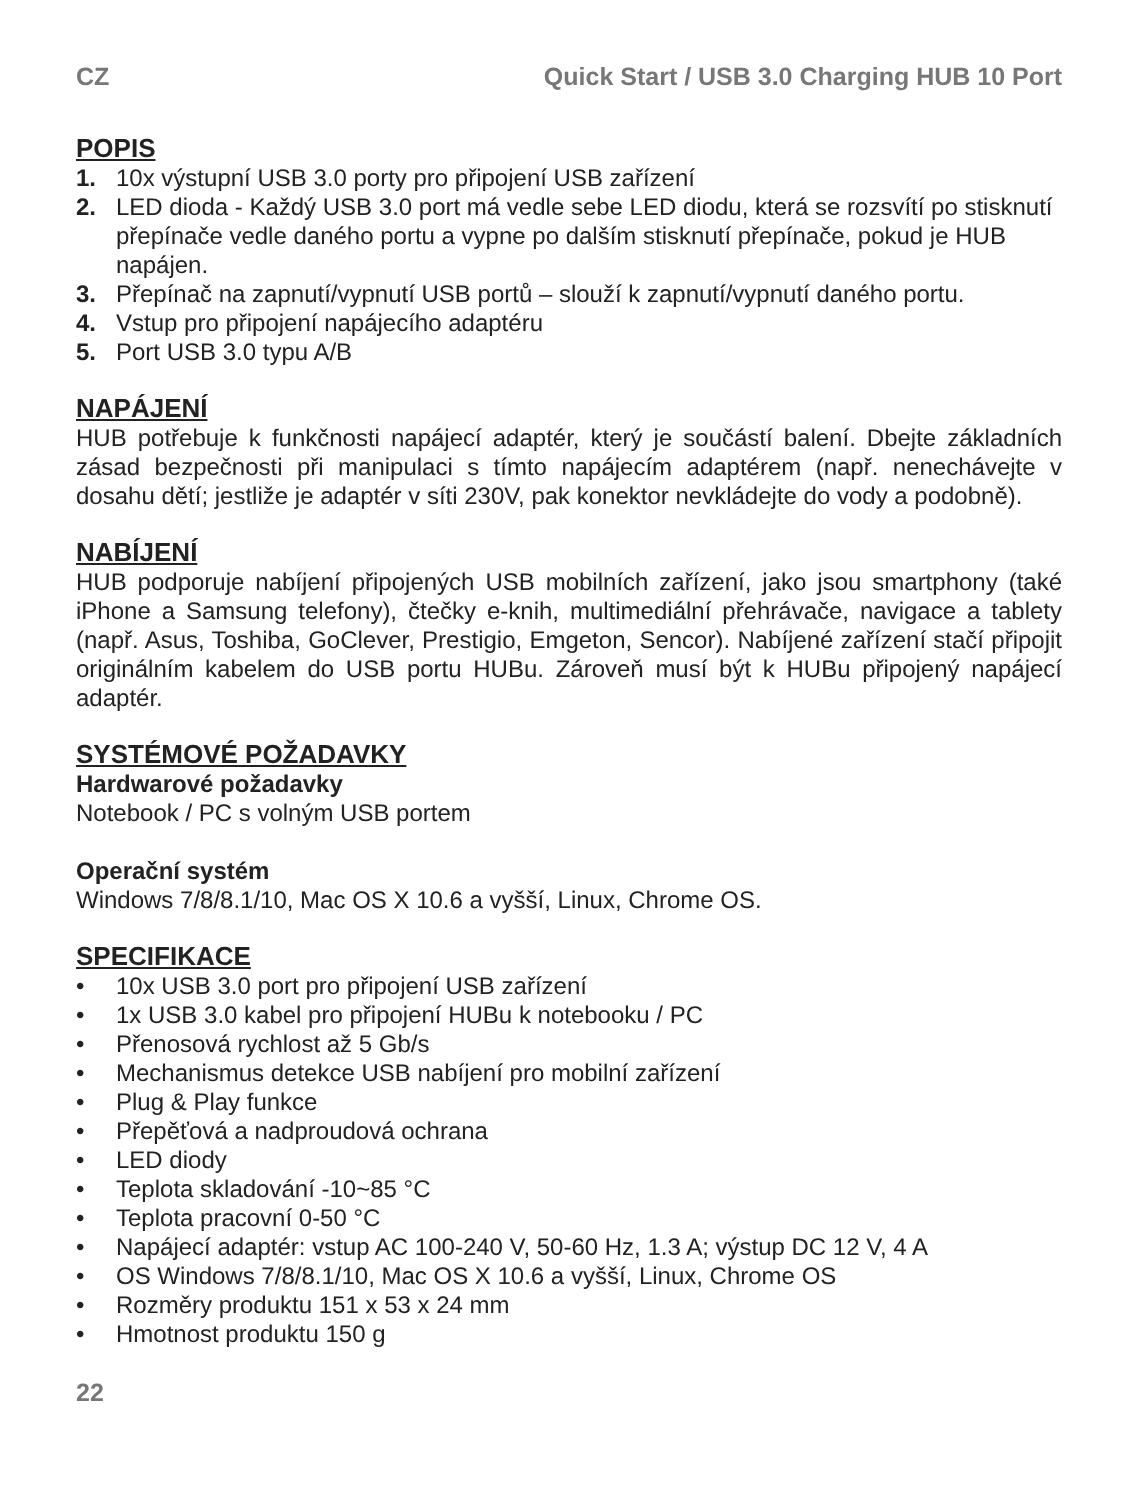CZ Quick Start / USB 3.0 Charging HUB 10 Port
POPIS
1. 10x výstupní USB 3.0 porty pro připojení USB zařízení
2. LED dioda - Každý USB 3.0 port má vedle sebe LED diodu, která se rozsvítí po stisknutí přepínače vedle daného portu a vypne po dalším stisknutí přepínače, pokud je HUB napájen.
3. Přepínač na zapnutí/vypnutí USB portů – slouží k zapnutí/vypnutí daného portu.
4. Vstup pro připojení napájecího adaptéru
5. Port USB 3.0 typu A/B
NAPÁJENÍ
HUB potřebuje k funkčnosti napájecí adaptér, který je součástí balení. Dbejte základních zásad bezpečnosti při manipulaci s tímto napájecím adaptérem (např. nenechávejte v dosahu dětí; jestliže je adaptér v síti 230V, pak konektor nevkládejte do vody a podobně).
NABÍJENÍ
HUB podporuje nabíjení připojených USB mobilních zařízení, jako jsou smartphony (také iPhone a Samsung telefony), čtečky e-knih, multimediální přehrávače, navigace a tablety (např. Asus, Toshiba, GoClever, Prestigio, Emgeton, Sencor). Nabíjené zařízení stačí připojit originálním kabelem do USB portu HUBu. Zároveň musí být k HUBu připojený napájecí adaptér.
SYSTÉMOVÉ POŽADAVKY
Hardwarové požadavky
Notebook / PC s volným USB portem
Operační systém
Windows 7/8/8.1/10, Mac OS X 10.6 a vyšší, Linux, Chrome OS.
SPECIFIKACE
• 10x USB 3.0 port pro připojení USB zařízení
• 1x USB 3.0 kabel pro připojení HUBu k notebooku / PC
• Přenosová rychlost až 5 Gb/s
• Mechanismus detekce USB nabíjení pro mobilní zařízení
• Plug & Play funkce
• Přepěťová a nadproudová ochrana
• LED diody
• Teplota skladování -10~85 °C
• Teplota pracovní 0-50 °C
• Napájecí adaptér: vstup AC 100-240 V, 50-60 Hz, 1.3 A; výstup DC 12 V, 4 A
• OS Windows 7/8/8.1/10, Mac OS X 10.6 a vyšší, Linux, Chrome OS
• Rozměry produktu 151 x 53 x 24 mm
• Hmotnost produktu 150 g
22